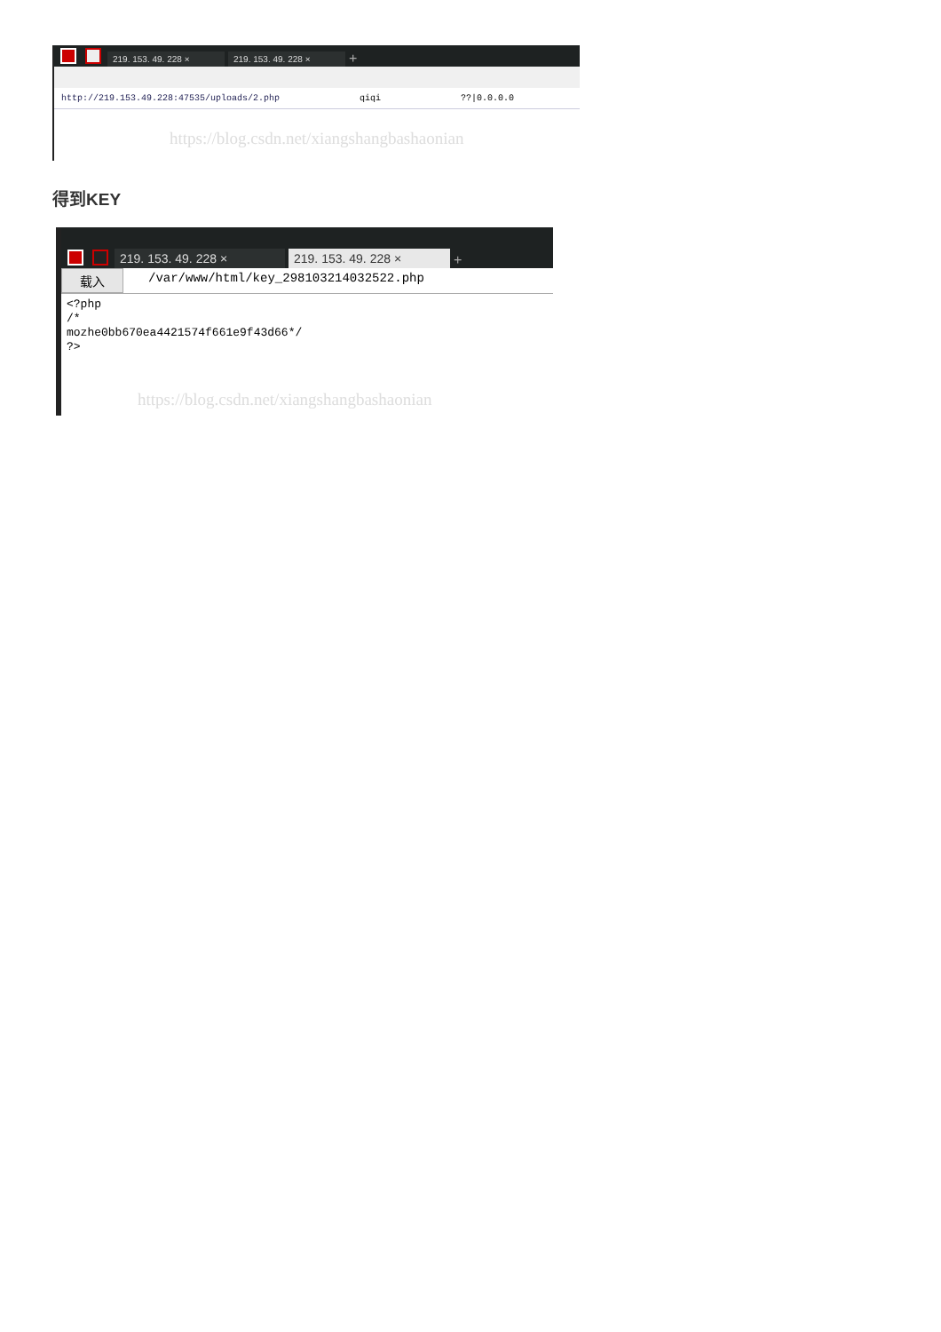219. 153. 49. 228 × 219. 153. 49. 228 × +
http://219.153.49.228:47535/uploads/2.php qiqi??|0.0.0.0
https://blog.csdn.net/xiangshangbashaonian
得到KEY
219. 153. 49. 228 × 219. 153. 49. 228 × +
载入 /var/www/html/key_298103214032522.php
<?php
/*
mozhe0bb670ea4421574f661e9f43d66*/
?>
https://blog.csdn.net/xiangshangbashaonian